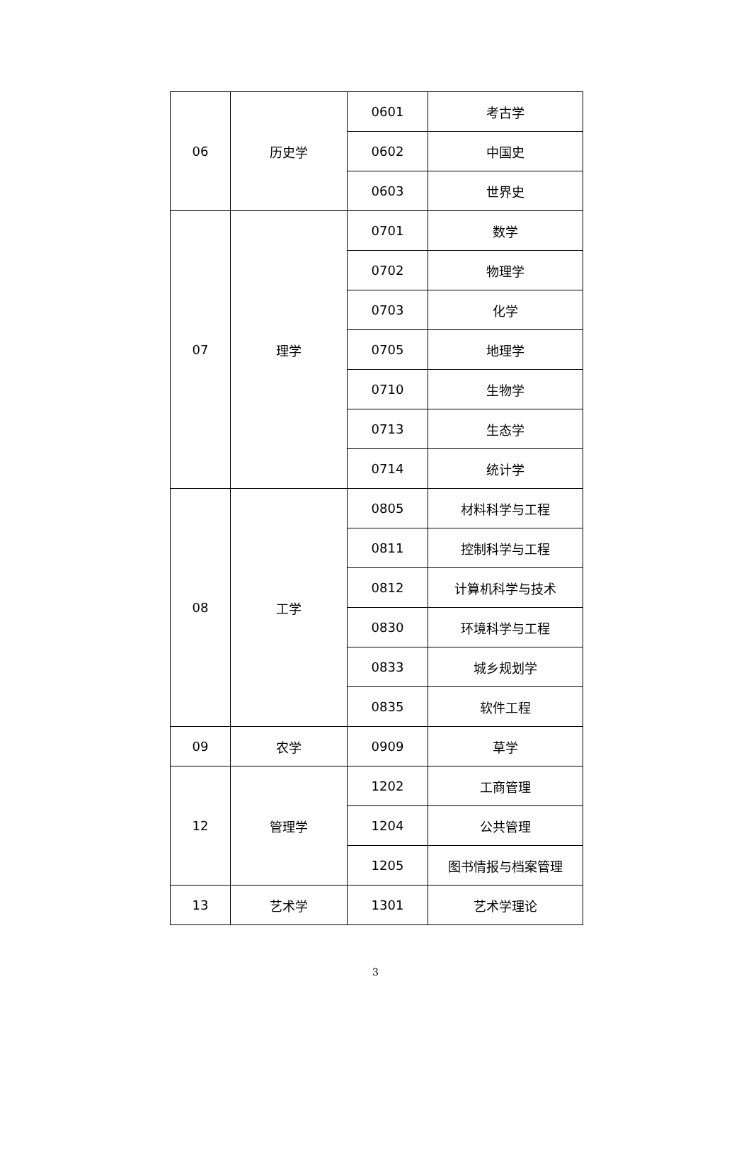| 06 | 历史学 | 0601 | 考古学 |
| | | 0602 | 中国史 |
| | | 0603 | 世界史 |
| 07 | 理学 | 0701 | 数学 |
| | | 0702 | 物理学 |
| | | 0703 | 化学 |
| | | 0705 | 地理学 |
| | | 0710 | 生物学 |
| | | 0713 | 生态学 |
| | | 0714 | 统计学 |
| 08 | 工学 | 0805 | 材料科学与工程 |
| | | 0811 | 控制科学与工程 |
| | | 0812 | 计算机科学与技术 |
| | | 0830 | 环境科学与工程 |
| | | 0833 | 城乡规划学 |
| | | 0835 | 软件工程 |
| 09 | 农学 | 0909 | 草学 |
| 12 | 管理学 | 1202 | 工商管理 |
| | | 1204 | 公共管理 |
| | | 1205 | 图书情报与档案管理 |
| 13 | 艺术学 | 1301 | 艺术学理论 |
3